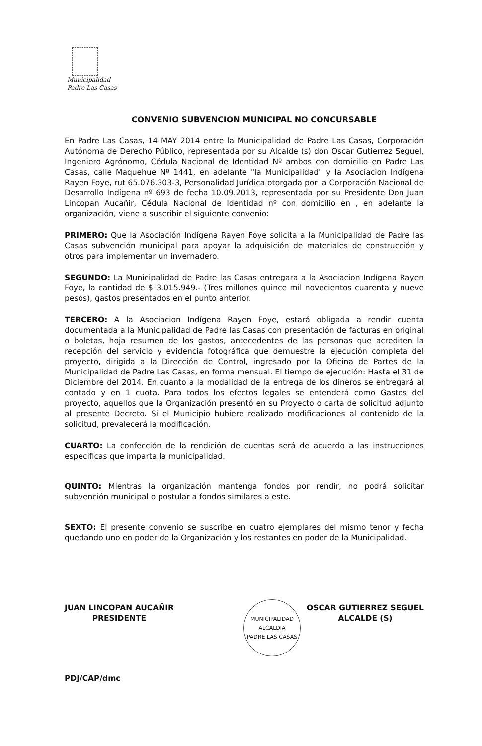Municipalidad
Padre Las Casas
CONVENIO SUBVENCION MUNICIPAL NO CONCURSABLE
En Padre Las Casas, 14 MAY 2014 entre la Municipalidad de Padre Las Casas, Corporación Autónoma de Derecho Público, representada por su Alcalde (s) don Oscar Gutierrez Seguel, Ingeniero Agrónomo, Cédula Nacional de Identidad Nº ambos con domicilio en Padre Las Casas, calle Maquehue Nº 1441, en adelante "la Municipalidad" y la Asociacion Indígena Rayen Foye, rut 65.076.303-3, Personalidad Jurídica otorgada por la Corporación Nacional de Desarrollo Indígena nº 693 de fecha 10.09.2013, representada por su Presidente Don Juan Lincopan Aucañir, Cédula Nacional de Identidad nº con domicilio en , en adelante la organización, viene a suscribir el siguiente convenio:
PRIMERO: Que la Asociación Indígena Rayen Foye solicita a la Municipalidad de Padre las Casas subvención municipal para apoyar la adquisición de materiales de construcción y otros para implementar un invernadero.
SEGUNDO: La Municipalidad de Padre las Casas entregara a la Asociacion Indígena Rayen Foye, la cantidad de $ 3.015.949.- (Tres millones quince mil novecientos cuarenta y nueve pesos), gastos presentados en el punto anterior.
TERCERO: A la Asociacion Indígena Rayen Foye, estará obligada a rendir cuenta documentada a la Municipalidad de Padre las Casas con presentación de facturas en original o boletas, hoja resumen de los gastos, antecedentes de las personas que acrediten la recepción del servicio y evidencia fotográfica que demuestre la ejecución completa del proyecto, dirigida a la Dirección de Control, ingresado por la Oficina de Partes de la Municipalidad de Padre Las Casas, en forma mensual. El tiempo de ejecución: Hasta el 31 de Diciembre del 2014. En cuanto a la modalidad de la entrega de los dineros se entregará al contado y en 1 cuota. Para todos los efectos legales se entenderá como Gastos del proyecto, aquellos que la Organización presentó en su Proyecto o carta de solicitud adjunto al presente Decreto. Si el Municipio hubiere realizado modificaciones al contenido de la solicitud, prevalecerá la modificación.
CUARTO: La confección de la rendición de cuentas será de acuerdo a las instrucciones especificas que imparta la municipalidad.
QUINTO: Mientras la organización mantenga fondos por rendir, no podrá solicitar subvención municipal o postular a fondos similares a este.
SEXTO: El presente convenio se suscribe en cuatro ejemplares del mismo tenor y fecha quedando uno en poder de la Organización y los restantes en poder de la Municipalidad.
JUAN LINCOPAN AUCAÑIR
PRESIDENTE
OSCAR GUTIERREZ SEGUEL
ALCALDE (S)
PDJ/CAP/dmc
MUNICIPALIDAD
ALCALDIA
PADRE LAS CASAS